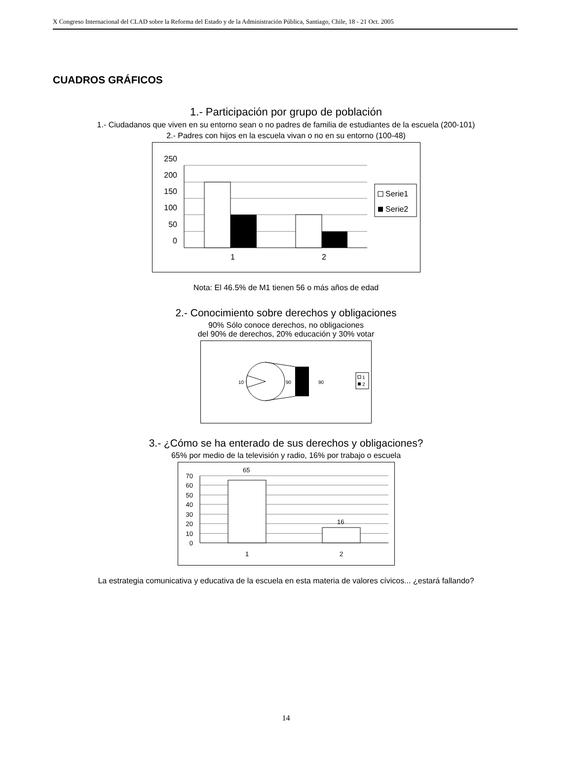X Congreso Internacional del CLAD sobre la Reforma del Estado y de la Administración Pública, Santiago, Chile, 18 - 21 Oct. 2005
CUADROS GRÁFICOS
1.- Participación por grupo de población
1.- Ciudadanos que viven en su entorno sean o no padres de familia de estudiantes de la escuela (200-101)
2.- Padres con hijos en la escuela vivan o no en su entorno (100-48)
250
200
150
100
50
0
1
2
Serie1
Serie2
Nota: El 46.5% de M1 tienen 56 o más años de edad
2.- Conocimiento sobre derechos y obligaciones
90% Sólo conoce derechos, no obligaciones
del 90% de derechos, 20% educación y 30% votar
10
90
90
1
2
3.- ¿Cómo se ha enterado de sus derechos y obligaciones?
65% por medio de la televisión y radio, 16% por trabajo o escuela
65
16
70
60
50
40
30
20
10
0
1
2
La estrategia comunicativa y educativa de la escuela en esta materia de valores cívicos... ¿estará fallando?
14